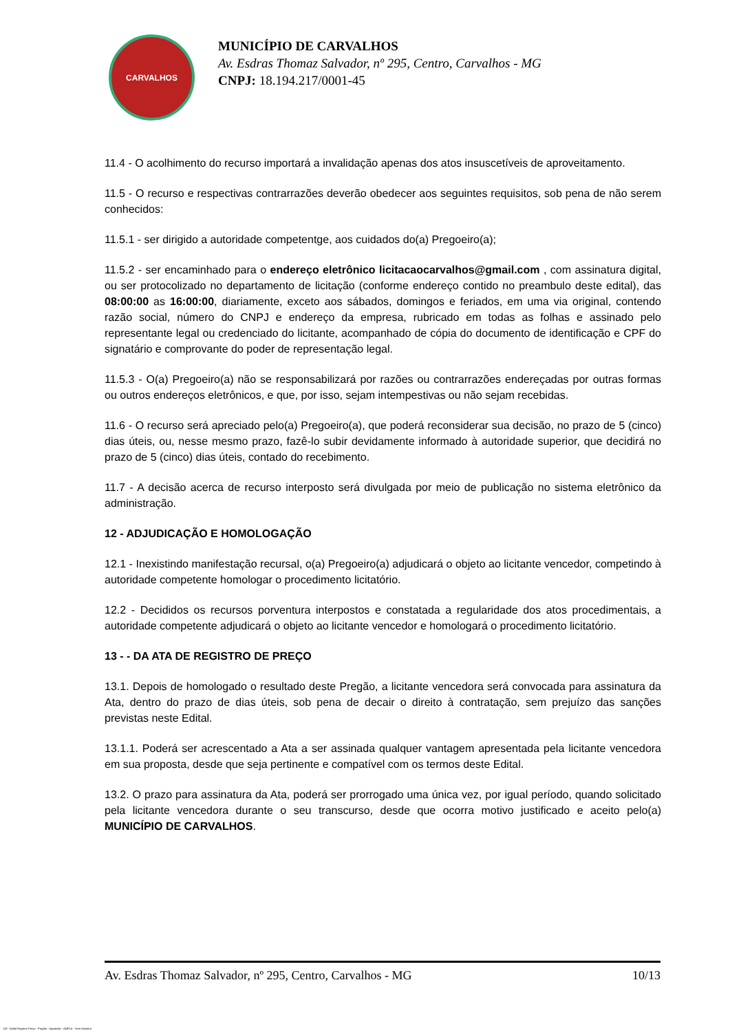CARVALHOS
MUNICÍPIO DE CARVALHOS
Av. Esdras Thomaz Salvador, nº 295, Centro, Carvalhos - MG
CNPJ: 18.194.217/0001-45
11.4 - O acolhimento do recurso importará a invalidação apenas dos atos insuscetíveis de aproveitamento.
11.5 - O recurso e respectivas contrarrazões deverão obedecer aos seguintes requisitos, sob pena de não serem conhecidos:
11.5.1 - ser dirigido a autoridade competentge, aos cuidados do(a) Pregoeiro(a);
11.5.2 - ser encaminhado para o endereço eletrônico licitacaocarvalhos@gmail.com , com assinatura digital, ou ser protocolizado no departamento de licitação (conforme endereço contido no preambulo deste edital), das 08:00:00 as 16:00:00, diariamente, exceto aos sábados, domingos e feriados, em uma via original, contendo razão social, número do CNPJ e endereço da empresa, rubricado em todas as folhas e assinado pelo representante legal ou credenciado do licitante, acompanhado de cópia do documento de identificação e CPF do signatário e comprovante do poder de representação legal.
11.5.3 - O(a) Pregoeiro(a) não se responsabilizará por razões ou contrarrazões endereçadas por outras formas ou outros endereços eletrônicos, e que, por isso, sejam intempestivas ou não sejam recebidas.
11.6 - O recurso será apreciado pelo(a) Pregoeiro(a), que poderá reconsiderar sua decisão, no prazo de 5 (cinco) dias úteis, ou, nesse mesmo prazo, fazê-lo subir devidamente informado à autoridade superior, que decidirá no prazo de 5 (cinco) dias úteis, contado do recebimento.
11.7 - A decisão acerca de recurso interposto será divulgada por meio de publicação no sistema eletrônico da administração.
12 - ADJUDICAÇÃO E HOMOLOGAÇÃO
12.1 - Inexistindo manifestação recursal, o(a) Pregoeiro(a) adjudicará o objeto ao licitante vencedor, competindo à autoridade competente homologar o procedimento licitatório.
12.2 - Decididos os recursos porventura interpostos e constatada a regularidade dos atos procedimentais, a autoridade competente adjudicará o objeto ao licitante vencedor e homologará o procedimento licitatório.
13 - - DA ATA DE REGISTRO DE PREÇO
13.1. Depois de homologado o resultado deste Pregão, a licitante vencedora será convocada para assinatura da Ata, dentro do prazo de dias úteis, sob pena de decair o direito à contratação, sem prejuízo das sanções previstas neste Edital.
13.1.1. Poderá ser acrescentado a Ata a ser assinada qualquer vantagem apresentada pela licitante vencedora em sua proposta, desde que seja pertinente e compatível com os termos deste Edital.
13.2. O prazo para assinatura da Ata, poderá ser prorrogado uma única vez, por igual período, quando solicitado pela licitante vencedora durante o seu transcurso, desde que ocorra motivo justificado e aceito pelo(a) MUNICÍPIO DE CARVALHOS.
Av. Esdras Thomaz Salvador, nº 295, Centro, Carvalhos - MG 10/13
119 - Edital Registro Preço - Pregão - Aquisição - AMPLA - Sem Amostra